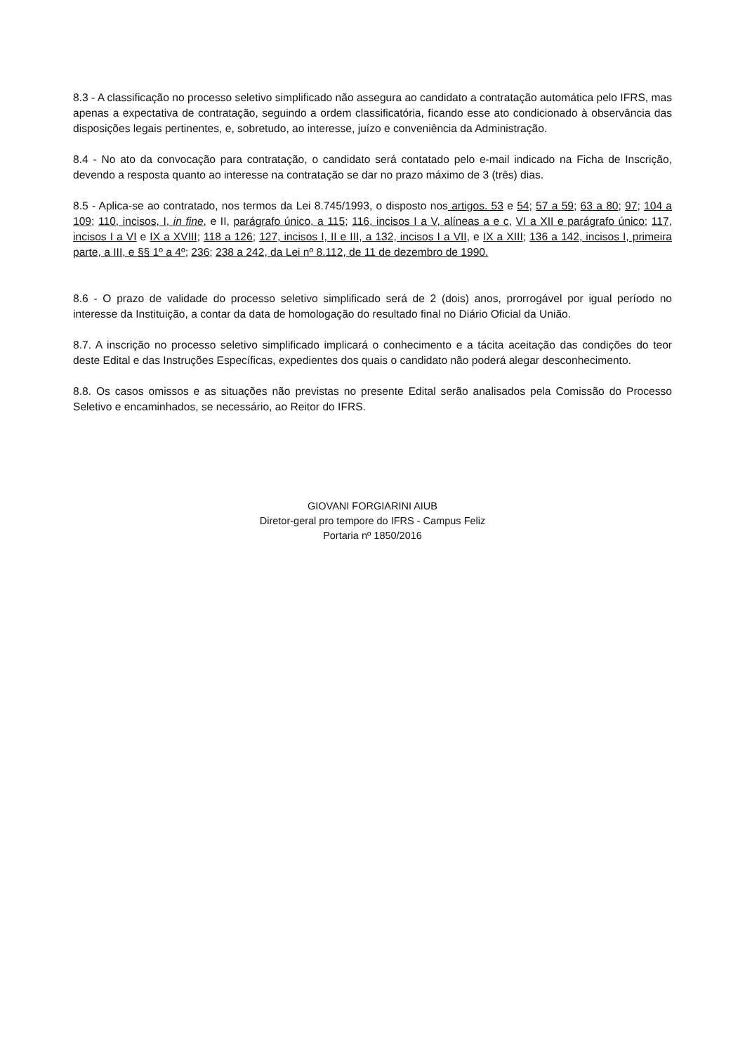8.3 - A classificação no processo seletivo simplificado não assegura ao candidato a contratação automática pelo IFRS, mas apenas a expectativa de contratação, seguindo a ordem classificatória, ficando esse ato condicionado à observância das disposições legais pertinentes, e, sobretudo, ao interesse, juízo e conveniência da Administração.
8.4 - No ato da convocação para contratação, o candidato será contatado pelo e-mail indicado na Ficha de Inscrição, devendo a resposta quanto ao interesse na contratação se dar no prazo máximo de 3 (três) dias.
8.5 - Aplica-se ao contratado, nos termos da Lei 8.745/1993, o disposto nos artigos. 53 e 54; 57 a 59; 63 a 80; 97; 104 a 109; 110, incisos, I, in fine, e II, parágrafo único, a 115; 116, incisos I a V, alíneas a e c, VI a XII e parágrafo único; 117, incisos I a VI e IX a XVIII; 118 a 126; 127, incisos I, II e III, a 132, incisos I a VII, e IX a XIII; 136 a 142, incisos I, primeira parte, a III, e §§ 1º a 4º; 236; 238 a 242, da Lei nº 8.112, de 11 de dezembro de 1990.
8.6 - O prazo de validade do processo seletivo simplificado será de 2 (dois) anos, prorrogável por igual período no interesse da Instituição, a contar da data de homologação do resultado final no Diário Oficial da União.
8.7. A inscrição no processo seletivo simplificado implicará o conhecimento e a tácita aceitação das condições do teor deste Edital e das Instruções Específicas, expedientes dos quais o candidato não poderá alegar desconhecimento.
8.8. Os casos omissos e as situações não previstas no presente Edital serão analisados pela Comissão do Processo Seletivo e encaminhados, se necessário, ao Reitor do IFRS.
GIOVANI FORGIARINI AIUB
Diretor-geral pro tempore do IFRS - Campus Feliz
Portaria nº 1850/2016